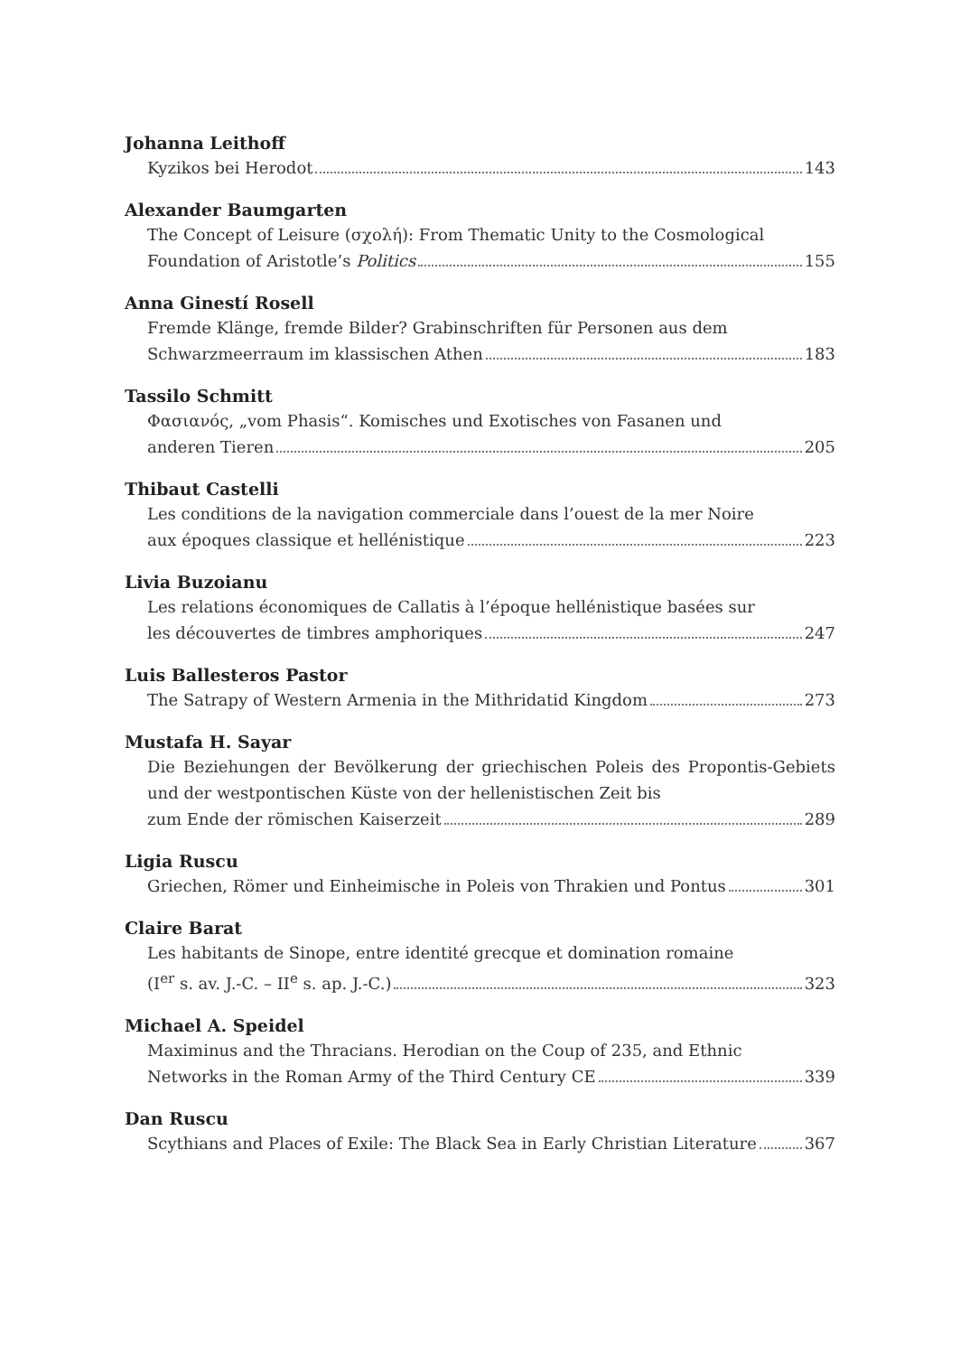Johanna Leithoff
Kyzikos bei Herodot 143
Alexander Baumgarten
The Concept of Leisure (σχολή): From Thematic Unity to the Cosmological
Foundation of Aristotle’s Politics 155
Anna Ginestí Rosell
Fremde Klänge, fremde Bilder? Grabinschriften für Personen aus dem
Schwarzmeerraum im klassischen Athen 183
Tassilo Schmitt
Φασιανός, „vom Phasis“. Komisches und Exotisches von Fasanen und
anderen Tieren 205
Thibaut Castelli
Les conditions de la navigation commerciale dans l’ouest de la mer Noire
aux époques classique et hellénistique 223
Livia Buzoianu
Les relations économiques de Callatis à l’époque hellénistique basées sur
les découvertes de timbres amphoriques 247
Luis Ballesteros Pastor
The Satrapy of Western Armenia in the Mithridatid Kingdom 273
Mustafa H. Sayar
Die Beziehungen der Bevölkerung der griechischen Poleis des Propontis-Gebiets und der westpontischen Küste von der hellenistischen Zeit bis
zum Ende der römischen Kaiserzeit 289
Ligia Ruscu
Griechen, Römer und Einheimische in Poleis von Thrakien und Pontus 301
Claire Barat
Les habitants de Sinope, entre identité grecque et domination romaine
(I<sup>er</sup> s. av. J.-C. – II<sup>e</sup> s. ap. J.-C.) 323
Michael A. Speidel
Maximinus and the Thracians. Herodian on the Coup of 235, and Ethnic
Networks in the Roman Army of the Third Century CE 339
Dan Ruscu
Scythians and Places of Exile: The Black Sea in Early Christian Literature 367